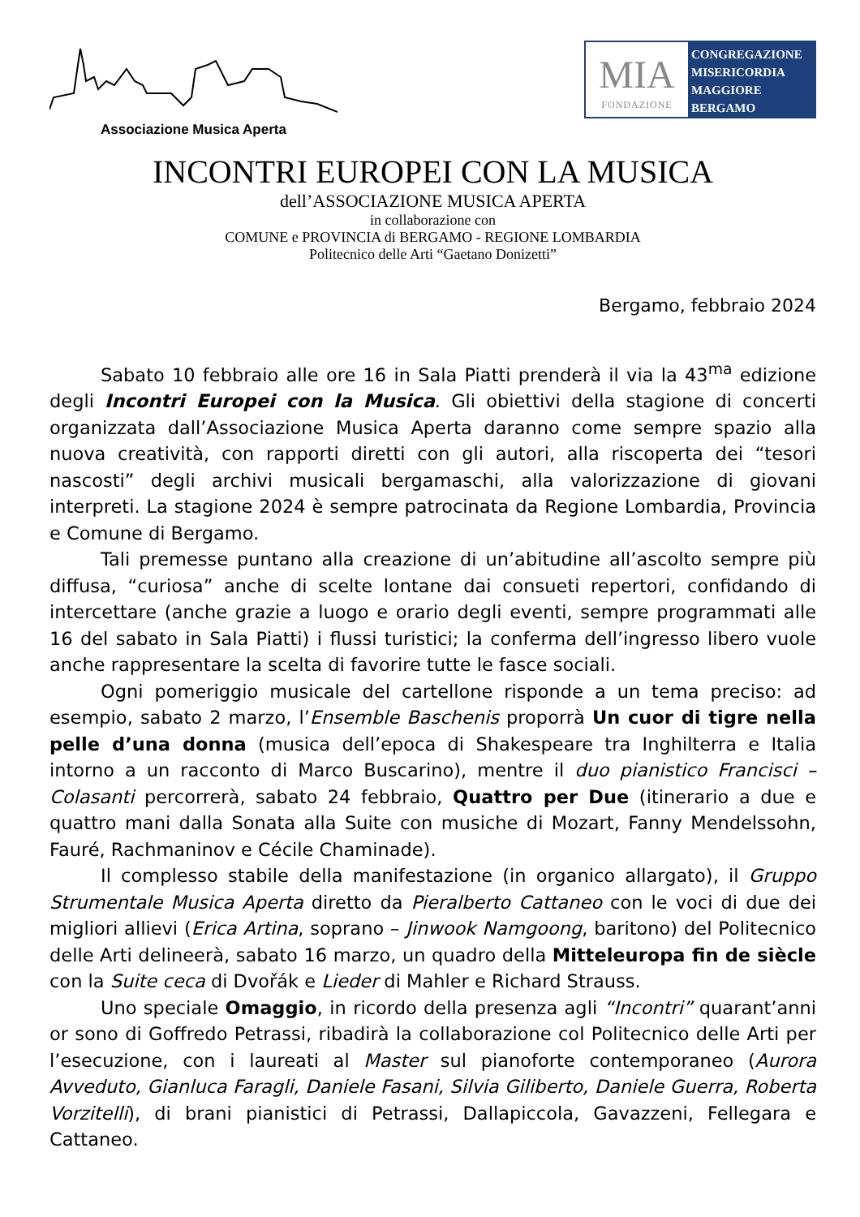Associazione Musica Aperta
MIA
FONDAZIONE
CONGREGAZIONE
MISERICORDIA
MAGGIORE
BERGAMO
INCONTRI EUROPEI CON LA MUSICA
dell’ASSOCIAZIONE MUSICA APERTA
in collaborazione con
COMUNE e PROVINCIA di BERGAMO - REGIONE LOMBARDIA
Politecnico delle Arti “Gaetano Donizetti”
Bergamo, febbraio 2024
Sabato 10 febbraio alle ore 16 in Sala Piatti prenderà il via la 43<sup>ma</sup> edizione degli Incontri Europei con la Musica. Gli obiettivi della stagione di concerti organizzata dall’Associazione Musica Aperta daranno come sempre spazio alla nuova creatività, con rapporti diretti con gli autori, alla riscoperta dei “tesori nascosti” degli archivi musicali bergamaschi, alla valorizzazione di giovani interpreti. La stagione 2024 è sempre patrocinata da Regione Lombardia, Provincia e Comune di Bergamo.
Tali premesse puntano alla creazione di un’abitudine all’ascolto sempre più diffusa, “curiosa” anche di scelte lontane dai consueti repertori, confidando di intercettare (anche grazie a luogo e orario degli eventi, sempre programmati alle 16 del sabato in Sala Piatti) i flussi turistici; la conferma dell’ingresso libero vuole anche rappresentare la scelta di favorire tutte le fasce sociali.
Ogni pomeriggio musicale del cartellone risponde a un tema preciso: ad esempio, sabato 2 marzo, l’Ensemble Baschenis proporrà Un cuor di tigre nella pelle d’una donna (musica dell’epoca di Shakespeare tra Inghilterra e Italia intorno a un racconto di Marco Buscarino), mentre il duo pianistico Francisci – Colasanti percorrerà, sabato 24 febbraio, Quattro per Due (itinerario a due e quattro mani dalla Sonata alla Suite con musiche di Mozart, Fanny Mendelssohn, Fauré, Rachmaninov e Cécile Chaminade).
Il complesso stabile della manifestazione (in organico allargato), il Gruppo Strumentale Musica Aperta diretto da Pieralberto Cattaneo con le voci di due dei migliori allievi (Erica Artina, soprano – Jinwook Namgoong, baritono) del Politecnico delle Arti delineerà, sabato 16 marzo, un quadro della Mitteleuropa fin de siècle con la Suite ceca di Dvořák e Lieder di Mahler e Richard Strauss.
Uno speciale Omaggio, in ricordo della presenza agli “Incontri” quarant’anni or sono di Goffredo Petrassi, ribadirà la collaborazione col Politecnico delle Arti per l’esecuzione, con i laureati al Master sul pianoforte contemporaneo (Aurora Avveduto, Gianluca Faragli, Daniele Fasani, Silvia Giliberto, Daniele Guerra, Roberta Vorzitelli), di brani pianistici di Petrassi, Dallapiccola, Gavazzeni, Fellegara e Cattaneo.